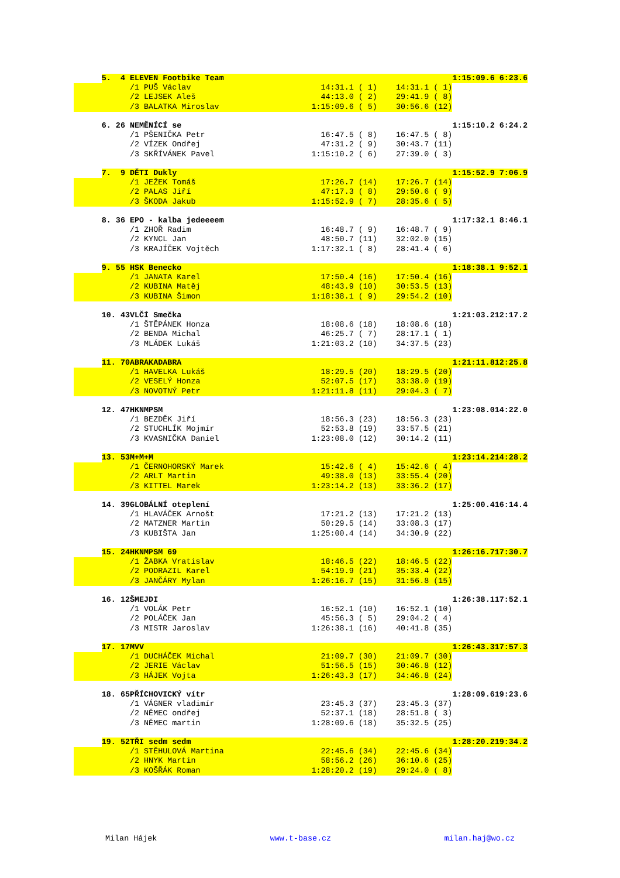| | 5. 4 | ELEVEN Footbike Team | | | 1:15:09.6 | 6:23.6 |
| | | /1 PUŠ Václav | 14:31.1 ( 1) | 14:31.1 ( 1) | | |
| | | /2 LEJSEK Aleš | 44:13.0 ( 2) | 29:41.9 ( 8) | | |
| | | /3 BALATKA Miroslav | 1:15:09.6 ( 5) | 30:56.6 (12) | | |
| | 6. 26 | NEMĚNÍCÍ se | | | 1:15:10.2 | 6:24.2 |
| | | /1 PŠENIČKA Petr | 16:47.5 ( 8) | 16:47.5 ( 8) | | |
| | | /2 VÍZEK Ondřej | 47:31.2 ( 9) | 30:43.7 (11) | | |
| | | /3 SKŘÍVÁNEK Pavel | 1:15:10.2 ( 6) | 27:39.0 ( 3) | | |
| | 7. 9 | DĚTI Dukly | | | 1:15:52.9 | 7:06.9 |
| | | /1 JEŽEK Tomáš | 17:26.7 (14) | 17:26.7 (14) | | |
| | | /2 PALAS Jiří | 47:17.3 ( 8) | 29:50.6 ( 9) | | |
| | | /3 ŠKODA Jakub | 1:15:52.9 ( 7) | 28:35.6 ( 5) | | |
| | 8. 36 | EPO - kalba jedeeeem | | | 1:17:32.1 | 8:46.1 |
| | | /1 ZHOŘ Radim | 16:48.7 ( 9) | 16:48.7 ( 9) | | |
| | | /2 KYNCL Jan | 48:50.7 (11) | 32:02.0 (15) | | |
| | | /3 KRAJÍČEK Vojtěch | 1:17:32.1 ( 8) | 28:41.4 ( 6) | | |
| | 9. 55 | HSK Benecko | | | 1:18:38.1 | 9:52.1 |
| | | /1 JANATA Karel | 17:50.4 (16) | 17:50.4 (16) | | |
| | | /2 KUBINA Matěj | 48:43.9 (10) | 30:53.5 (13) | | |
| | | /3 KUBINA Šimon | 1:18:38.1 ( 9) | 29:54.2 (10) | | |
| | 10. 43 | VLČÍ Smečka | | | 1:21:03.2 | 12:17.2 |
| | | /1 ŠTĚPÁNEK Honza | 18:08.6 (18) | 18:08.6 (18) | | |
| | | /2 BENDA Michal | 46:25.7 ( 7) | 28:17.1 ( 1) | | |
| | | /3 MLÁDEK Lukáš | 1:21:03.2 (10) | 34:37.5 (23) | | |
| | 11. 70 | ABRAKADABRA | | | 1:21:11.8 | 12:25.8 |
| | | /1 HAVELKA Lukáš | 18:29.5 (20) | 18:29.5 (20) | | |
| | | /2 VESELÝ Honza | 52:07.5 (17) | 33:38.0 (19) | | |
| | | /3 NOVOTNÝ Petr | 1:21:11.8 (11) | 29:04.3 ( 7) | | |
| | 12. 47 | HKNMPSM | | | 1:23:08.0 | 14:22.0 |
| | | /1 BEZDĚK Jiří | 18:56.3 (23) | 18:56.3 (23) | | |
| | | /2 STUCHLÍK Mojmír | 52:53.8 (19) | 33:57.5 (21) | | |
| | | /3 KVASNIČKA Daniel | 1:23:08.0 (12) | 30:14.2 (11) | | |
| | 13. 53 | M+M+M | | | 1:23:14.2 | 14:28.2 |
| | | /1 ČERNOHORSKÝ Marek | 15:42.6 ( 4) | 15:42.6 ( 4) | | |
| | | /2 ARLT Martin | 49:38.0 (13) | 33:55.4 (20) | | |
| | | /3 KITTEL Marek | 1:23:14.2 (13) | 33:36.2 (17) | | |
| | 14. 39 | GLOBÁLNÍ oteplení | | | 1:25:00.4 | 16:14.4 |
| | | /1 HLAVÁČEK Arnošt | 17:21.2 (13) | 17:21.2 (13) | | |
| | | /2 MATZNER Martin | 50:29.5 (14) | 33:08.3 (17) | | |
| | | /3 KUBIŠTA Jan | 1:25:00.4 (14) | 34:30.9 (22) | | |
| | 15. 24 | HKNMPSM 69 | | | 1:26:16.7 | 17:30.7 |
| | | /1 ŽABKA Vratislav | 18:46.5 (22) | 18:46.5 (22) | | |
| | | /2 PODRAZIL Karel | 54:19.9 (21) | 35:33.4 (22) | | |
| | | /3 JANČÁRY Mylan | 1:26:16.7 (15) | 31:56.8 (15) | | |
| | 16. 12 | ŠMEJDI | | | 1:26:38.1 | 17:52.1 |
| | | /1 VOLÁK Petr | 16:52.1 (10) | 16:52.1 (10) | | |
| | | /2 POLÁČEK Jan | 45:56.3 ( 5) | 29:04.2 ( 4) | | |
| | | /3 MISTR Jaroslav | 1:26:38.1 (16) | 40:41.8 (35) | | |
| | 17. 17 | MVV | | | 1:26:43.3 | 17:57.3 |
| | | /1 DUCHÁČEK Michal | 21:09.7 (30) | 21:09.7 (30) | | |
| | | /2 JERIE Václav | 51:56.5 (15) | 30:46.8 (12) | | |
| | | /3 HÁJEK Vojta | 1:26:43.3 (17) | 34:46.8 (24) | | |
| | 18. 65 | PŘÍCHOVICKÝ vítr | | | 1:28:09.6 | 19:23.6 |
| | | /1 VÁGNER vladimír | 23:45.3 (37) | 23:45.3 (37) | | |
| | | /2 NĚMEC ondřej | 52:37.1 (18) | 28:51.8 ( 3) | | |
| | | /3 NĚMEC martin | 1:28:09.6 (18) | 35:32.5 (25) | | |
| | 19. 52 | TŘI sedm sedm | | | 1:28:20.2 | 19:34.2 |
| | | /1 STĚHULOVÁ Martina | 22:45.6 (34) | 22:45.6 (34) | | |
| | | /2 HNYK Martin | 58:56.2 (26) | 36:10.6 (25) | | |
| | | /3 KOŠŘÁK Roman | 1:28:20.2 (19) | 29:24.0 ( 8) | | |
Milan Hájek www.t-base.cz milan.haj@wo.cz